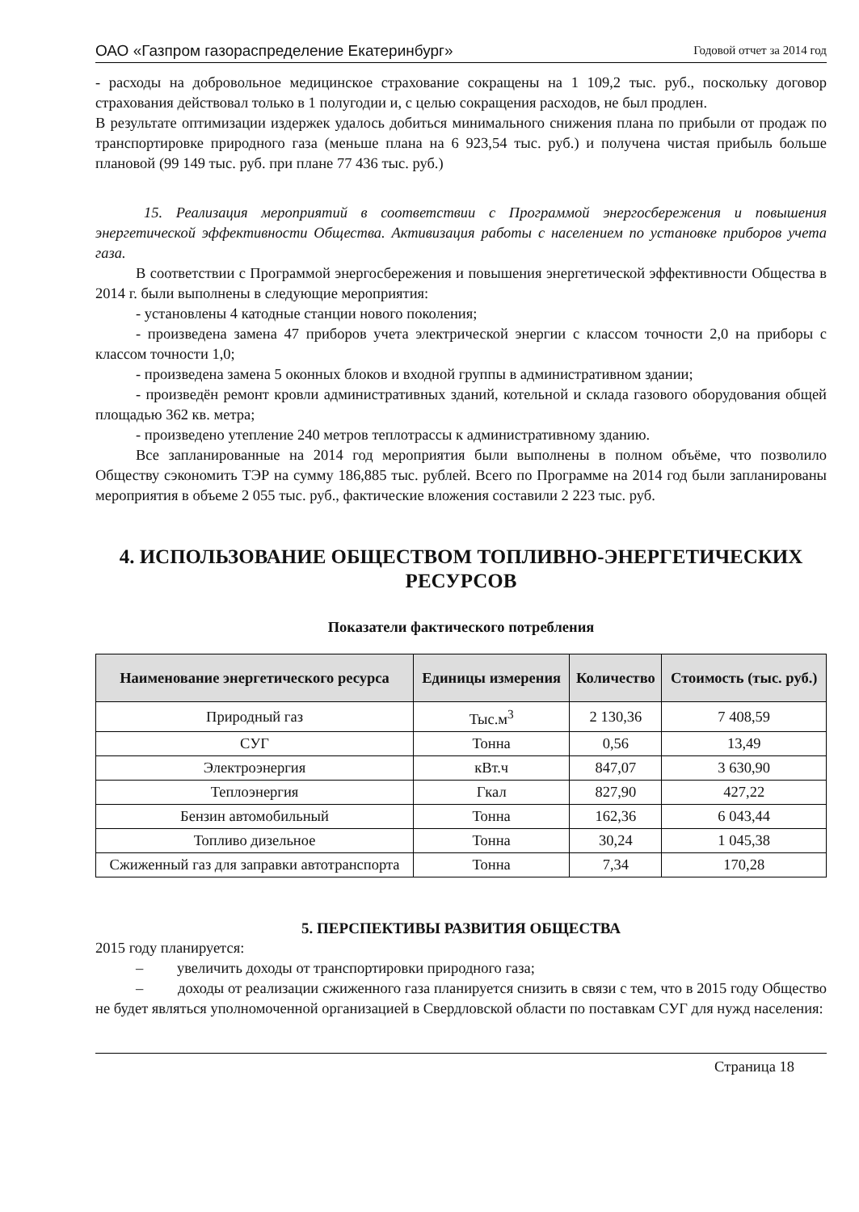ОАО «Газпром газораспределение Екатеринбург» Годовой отчет за 2014 год
- расходы на добровольное медицинское страхование сокращены на 1 109,2 тыс. руб., поскольку договор страхования действовал только в 1 полугодии и, с целью сокращения расходов, не был продлен.
В результате оптимизации издержек удалось добиться минимального снижения плана по прибыли от продаж по транспортировке природного газа (меньше плана на 6 923,54 тыс. руб.) и получена чистая прибыль больше плановой (99 149 тыс. руб. при плане 77 436 тыс. руб.)
15. Реализация мероприятий в соответствии с Программой энергосбережения и повышения энергетической эффективности Общества. Активизация работы с населением по установке приборов учета газа.
В соответствии с Программой энергосбережения и повышения энергетической эффективности Общества в 2014 г. были выполнены в следующие мероприятия:
- установлены 4 катодные станции нового поколения;
- произведена замена 47 приборов учета электрической энергии с классом точности 2,0 на приборы с классом точности 1,0;
- произведена замена 5 оконных блоков и входной группы в административном здании;
- произведён ремонт кровли административных зданий, котельной и склада газового оборудования общей площадью 362 кв. метра;
- произведено утепление 240 метров теплотрассы к административному зданию.
Все запланированные на 2014 год мероприятия были выполнены в полном объёме, что позволило Обществу сэкономить ТЭР на сумму 186,885 тыс. рублей. Всего по Программе на 2014 год были запланированы мероприятия в объеме 2 055 тыс. руб., фактические вложения составили 2 223 тыс. руб.
4. ИСПОЛЬЗОВАНИЕ ОБЩЕСТВОМ ТОПЛИВНО-ЭНЕРГЕТИЧЕСКИХ РЕСУРСОВ
Показатели фактического потребления
| Наименование энергетического ресурса | Единицы измерения | Количество | Стоимость (тыс. руб.) |
| --- | --- | --- | --- |
| Природный газ | Тыс.м<sup>3</sup> | 2 130,36 | 7 408,59 |
| СУГ | Тонна | 0,56 | 13,49 |
| Электроэнергия | кВт.ч | 847,07 | 3 630,90 |
| Теплоэнергия | Гкал | 827,90 | 427,22 |
| Бензин автомобильный | Тонна | 162,36 | 6 043,44 |
| Топливо дизельное | Тонна | 30,24 | 1 045,38 |
| Сжиженный газ для заправки автотранспорта | Тонна | 7,34 | 170,28 |
5. ПЕРСПЕКТИВЫ РАЗВИТИЯ ОБЩЕСТВА
2015 году планируется:
– увеличить доходы от транспортировки природного газа;
– доходы от реализации сжиженного газа планируется снизить в связи с тем, что в 2015 году Общество не будет являться уполномоченной организацией в Свердловской области по поставкам СУГ для нужд населения:
Страница 18